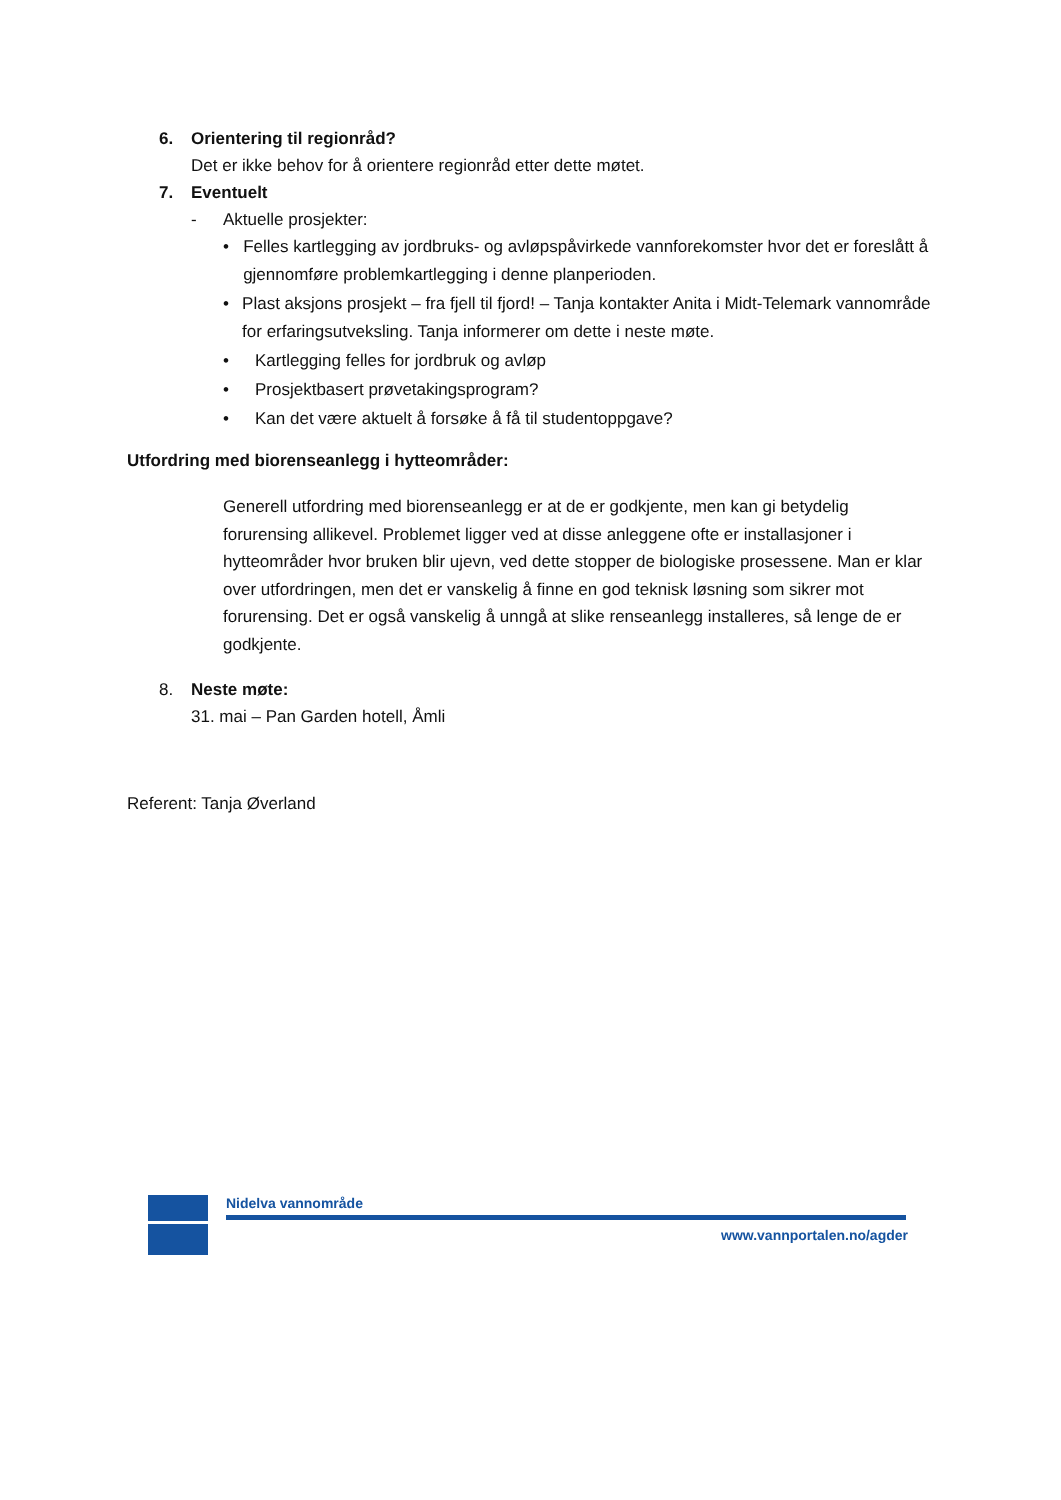6. Orientering til regionråd?
Det er ikke behov for å orientere regionråd etter dette møtet.
7. Eventuelt
- Aktuelle prosjekter:
• Felles kartlegging av jordbruks- og avløpspåvirkede vannforekomster hvor det er foreslått å gjennomføre problemkartlegging i denne planperioden.
• Plast aksjons prosjekt – fra fjell til fjord! – Tanja kontakter Anita i Midt-Telemark vannområde for erfaringsutveksling. Tanja informerer om dette i neste møte.
• Kartlegging felles for jordbruk og avløp
• Prosjektbasert prøvetakingsprogram?
• Kan det være aktuelt å forsøke å få til studentoppgave?
Utfordring med biorenseanlegg i hytteområder:
Generell utfordring med biorenseanlegg er at de er godkjente, men kan gi betydelig forurensing allikevel. Problemet ligger ved at disse anleggene ofte er installasjoner i hytteområder hvor bruken blir ujevn, ved dette stopper de biologiske prosessene. Man er klar over utfordringen, men det er vanskelig å finne en god teknisk løsning som sikrer mot forurensing. Det er også vanskelig å unngå at slike renseanlegg installeres, så lenge de er godkjente.
8. Neste møte:
31. mai – Pan Garden hotell, Åmli
Referent: Tanja Øverland
Nidelva vannområde
www.vannportalen.no/agder